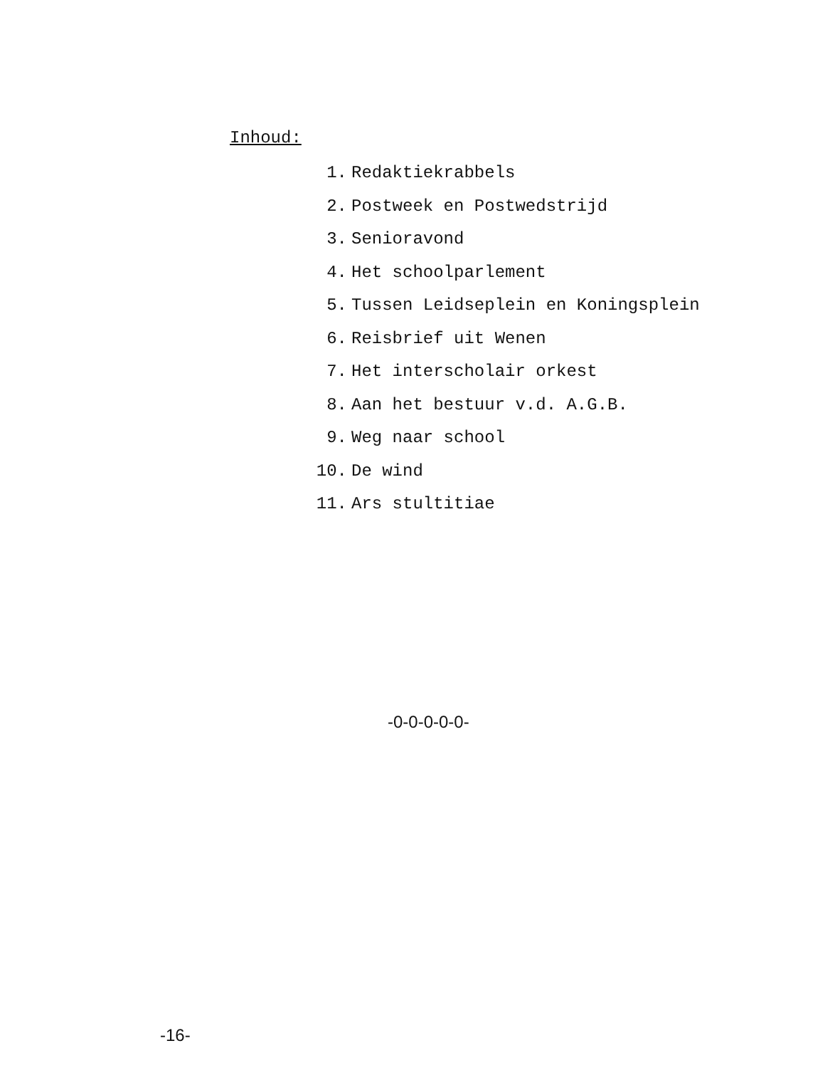Inhoud:
1. Redaktiekrabbels
2. Postweek en Postwedstrijd
3. Senioravond
4. Het schoolparlement
5. Tussen Leidseplein en Koningsplein
6. Reisbrief uit Wenen
7. Het interscholair orkest
8. Aan het bestuur v.d. A.G.B.
9. Weg naar school
10. De wind
11. Ars stultitiae
-0-0-0-0-0-
-16-